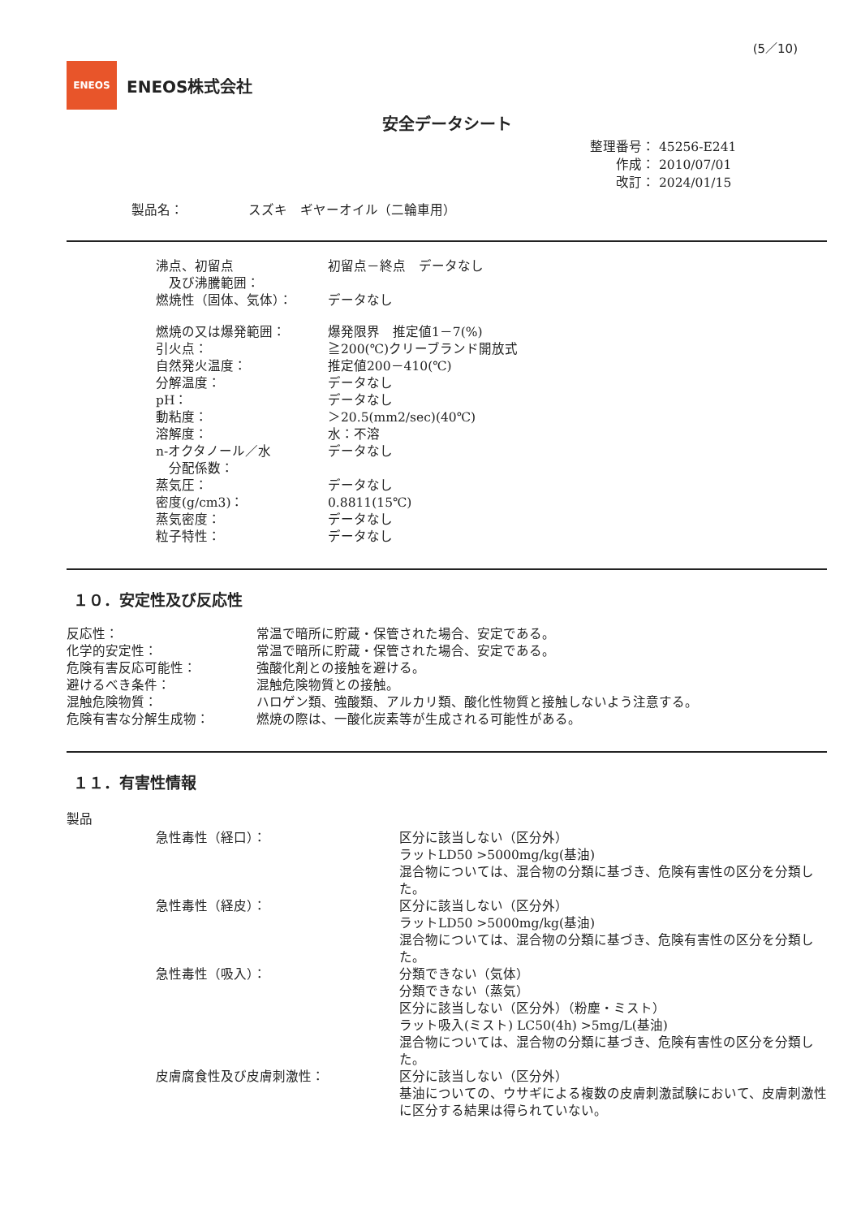(5／10)
ENEOS
ENEOS株式会社
安全データシート
整理番号： 45256-E241
作成： 2010/07/01
改訂： 2024/01/15
製品名：　　　　　スズキ　ギヤーオイル（二輪車用）
| 沸点、初留点 及び沸騰範囲： | 初留点－終点 データなし |
| 燃焼性（固体、気体）： | データなし |
| 燃焼の又は爆発範囲： | 爆発限界 推定値1－7(%) |
| 引火点： | ≧200(℃)クリーブランド開放式 |
| 自然発火温度： | 推定値200－410(℃) |
| 分解温度： | データなし |
| pH： | データなし |
| 動粘度： | ＞20.5(mm2/sec)(40℃) |
| 溶解度： | 水：不溶 |
| n-オクタノール／水 分配係数： | データなし |
| 蒸気圧： | データなし |
| 密度(g/cm3)： | 0.8811(15℃) |
| 蒸気密度： | データなし |
| 粒子特性： | データなし |
１０．安定性及び反応性
| 反応性： | 常温で暗所に貯蔵・保管された場合、安定である。 |
| 化学的安定性： | 常温で暗所に貯蔵・保管された場合、安定である。 |
| 危険有害反応可能性： | 強酸化剤との接触を避ける。 |
| 避けるべき条件： | 混触危険物質との接触。 |
| 混触危険物質： | ハロゲン類、強酸類、アルカリ類、酸化性物質と接触しないよう注意する。 |
| 危険有害な分解生成物： | 燃焼の際は、一酸化炭素等が生成される可能性がある。 |
１１．有害性情報
製品
| 急性毒性（経口）： | 区分に該当しない（区分外） ラットLD50 >5000mg/kg(基油) 混合物については、混合物の分類に基づき、危険有害性の区分を分類した。 |
| 急性毒性（経皮）： | 区分に該当しない（区分外） ラットLD50 >5000mg/kg(基油) 混合物については、混合物の分類に基づき、危険有害性の区分を分類した。 |
| 急性毒性（吸入）： | 分類できない（気体） 分類できない（蒸気） 区分に該当しない（区分外）（粉塵・ミスト） ラット吸入(ミスト) LC50(4h) >5mg/L(基油) 混合物については、混合物の分類に基づき、危険有害性の区分を分類した。 |
| 皮膚腐食性及び皮膚刺激性： | 区分に該当しない（区分外） 基油についての、ウサギによる複数の皮膚刺激試験において、皮膚刺激性に区分する結果は得られていない。 |